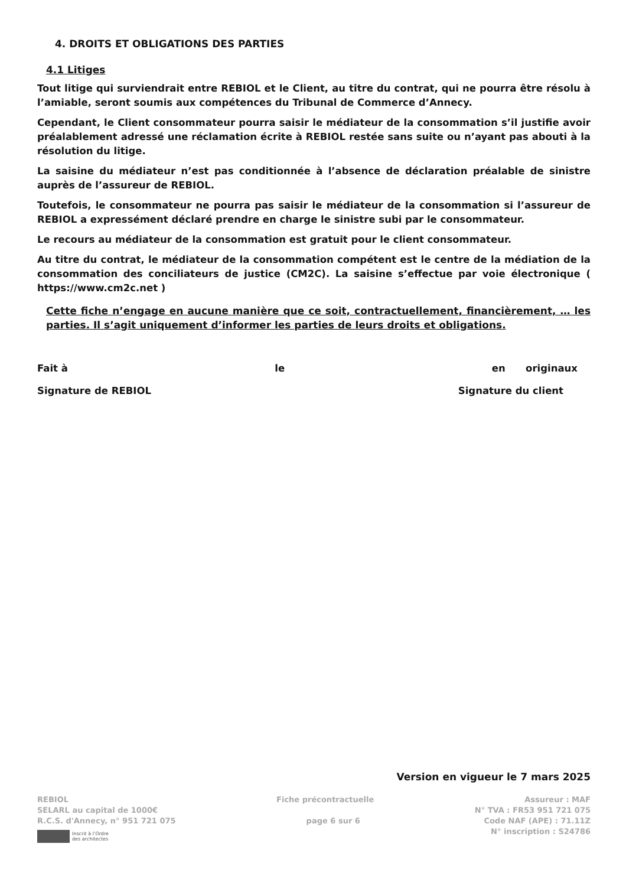4. DROITS ET OBLIGATIONS DES PARTIES
4.1 Litiges
Tout litige qui surviendrait entre REBIOL et le Client, au titre du contrat, qui ne pourra être résolu à l’amiable, seront soumis aux compétences du Tribunal de Commerce d’Annecy.
Cependant, le Client consommateur pourra saisir le médiateur de la consommation s’il justifie avoir préalablement adressé une réclamation écrite à REBIOL restée sans suite ou n’ayant pas abouti à la résolution du litige.
La saisine du médiateur n’est pas conditionnée à l’absence de déclaration préalable de sinistre auprès de l’assureur de REBIOL.
Toutefois, le consommateur ne pourra pas saisir le médiateur de la consommation si l’assureur de REBIOL a expressément déclaré prendre en charge le sinistre subi par le consommateur.
Le recours au médiateur de la consommation est gratuit pour le client consommateur.
Au titre du contrat, le médiateur de la consommation compétent est le centre de la médiation de la consommation des conciliateurs de justice (CM2C). La saisine s’effectue par voie électronique ( https://www.cm2c.net )
Cette fiche n’engage en aucune manière que ce soit, contractuellement, financièrement, … les parties. Il s’agit uniquement d’informer les parties de leurs droits et obligations.
Fait à le en originaux
Signature de REBIOL Signature du client
Version en vigueur le 7 mars 2025
REBIOL
SELARL au capital de 1000€
R.C.S. d'Annecy, n° 951 721 075
Inscrit à l’Ordre
des architectes
Fiche précontractuelle
page 6 sur 6
Assureur : MAF
N° TVA : FR53 951 721 075
Code NAF (APE) : 71.11Z
N° inscription : S24786